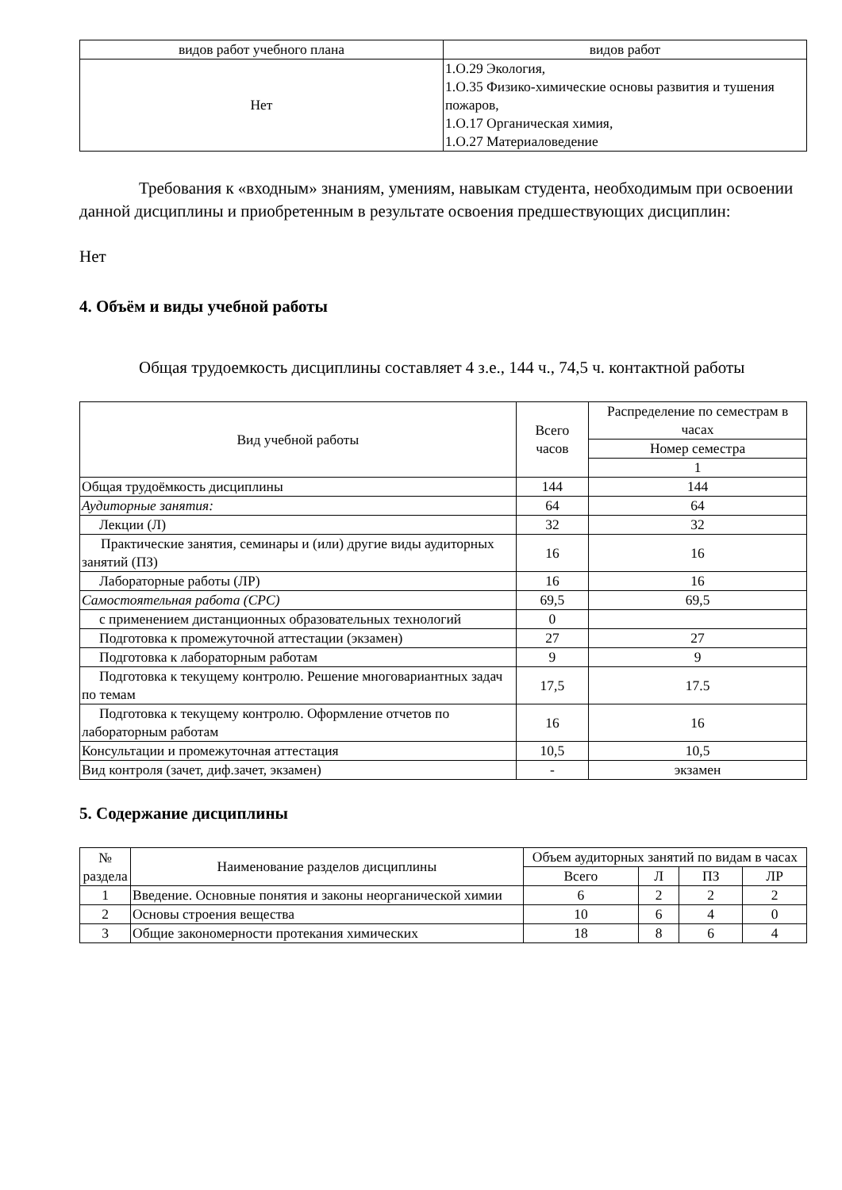| видов работ учебного плана | видов работ |
| Нет | 1.О.29 Экология, 1.О.35 Физико-химические основы развития и тушения пожаров, 1.О.17 Органическая химия, 1.О.27 Материаловедение |
Требования к «входным» знаниям, умениям, навыкам студента, необходимым при освоении данной дисциплины и приобретенным в результате освоения предшествующих дисциплин:
Нет
4. Объём и виды учебной работы
Общая трудоемкость дисциплины составляет 4 з.е., 144 ч., 74,5 ч. контактной работы
| Вид учебной работы | Всего часов | Распределение по семестрам в часах |
| | | Номер семестра |
| | | 1 |
| Общая трудоёмкость дисциплины | 144 | 144 |
| Аудиторные занятия: | 64 | 64 |
| Лекции (Л) | 32 | 32 |
| Практические занятия, семинары и (или) другие виды аудиторных занятий (ПЗ) | 16 | 16 |
| Лабораторные работы (ЛР) | 16 | 16 |
| Самостоятельная работа (СРС) | 69,5 | 69,5 |
| с применением дистанционных образовательных технологий | 0 | |
| Подготовка к промежуточной аттестации (экзамен) | 27 | 27 |
| Подготовка к лабораторным работам | 9 | 9 |
| Подготовка к текущему контролю. Решение многовариантных задач по темам | 17,5 | 17.5 |
| Подготовка к текущему контролю. Оформление отчетов по лабораторным работам | 16 | 16 |
| Консультации и промежуточная аттестация | 10,5 | 10,5 |
| Вид контроля (зачет, диф.зачет, экзамен) | - | экзамен |
5. Содержание дисциплины
| № раздела | Наименование разделов дисциплины | Объем аудиторных занятий по видам в часах | | | |
| | | Всего | Л | ПЗ | ЛР |
| 1 | Введение. Основные понятия и законы неорганической химии | 6 | 2 | 2 | 2 |
| 2 | Основы строения вещества | 10 | 6 | 4 | 0 |
| 3 | Общие закономерности протекания химических | 18 | 8 | 6 | 4 |